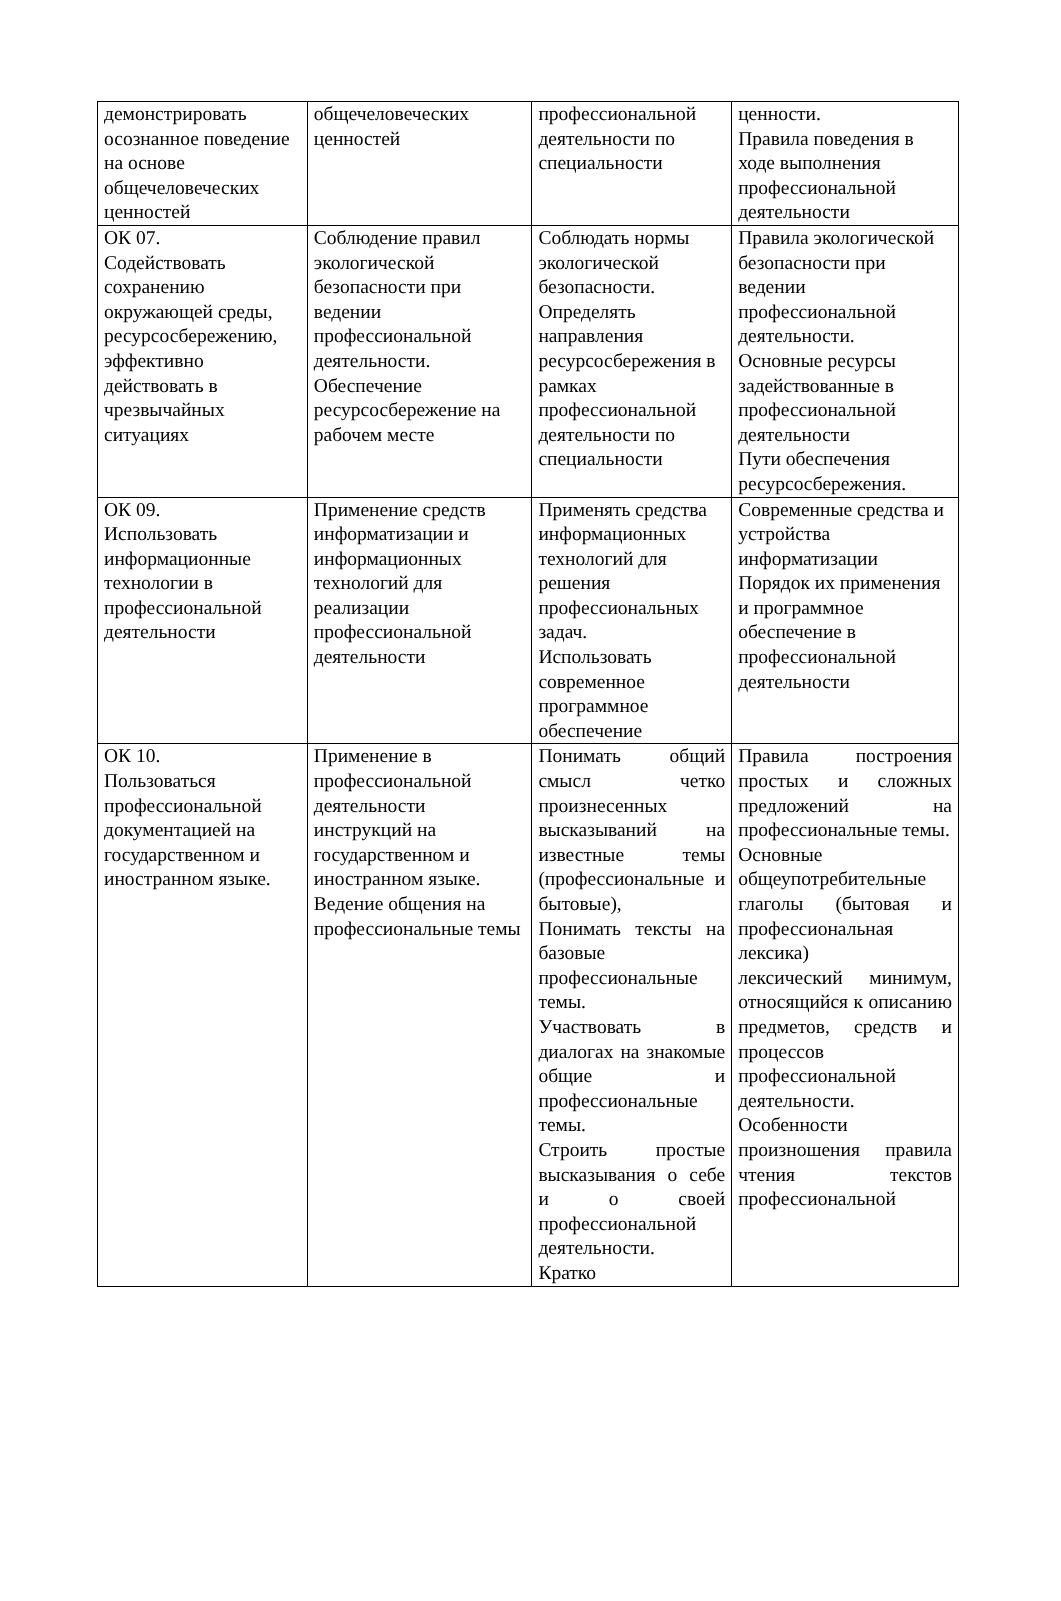| демонстрировать осознанное поведение на основе общечеловеческих ценностей | общечеловеческих ценностей | профессиональной деятельности по специальности | ценности. Правила поведения в ходе выполнения профессиональной деятельности |
| ОК 07. Содействовать сохранению окружающей среды, ресурсосбережению, эффективно действовать в чрезвычайных ситуациях | Соблюдение правил экологической безопасности при ведении профессиональной деятельности. Обеспечение ресурсосбережение на рабочем месте | Соблюдать нормы экологической безопасности. Определять направления ресурсосбережения в рамках профессиональной деятельности по специальности | Правила экологической безопасности при ведении профессиональной деятельности. Основные ресурсы задействованные в профессиональной деятельности Пути обеспечения ресурсосбережения. |
| ОК 09. Использовать информационные технологии в профессиональной деятельности | Применение средств информатизации и информационных технологий для реализации профессиональной деятельности | Применять средства информационных технологий для решения профессиональных задач. Использовать современное программное обеспечение | Современные средства и устройства информатизации Порядок их применения и программное обеспечение в профессиональной деятельности |
| ОК 10. Пользоваться профессиональной документацией на государственном и иностранном языке. | Применение в профессиональной деятельности инструкций на государственном и иностранном языке. Ведение общения на профессиональные темы | Понимать общий смысл четко произнесенных высказываний на известные темы (профессиональные и бытовые), Понимать тексты на базовые профессиональные темы. Участвовать в диалогах на знакомые общие и профессиональные темы. Строить простые высказывания о себе и о своей профессиональной деятельности. Кратко | Правила построения простых и сложных предложений на профессиональные темы. Основные общеупотребительные глаголы (бытовая и профессиональная лексика) лексический минимум, относящийся к описанию предметов, средств и процессов профессиональной деятельности. Особенности произношения правила чтения текстов профессиональной |